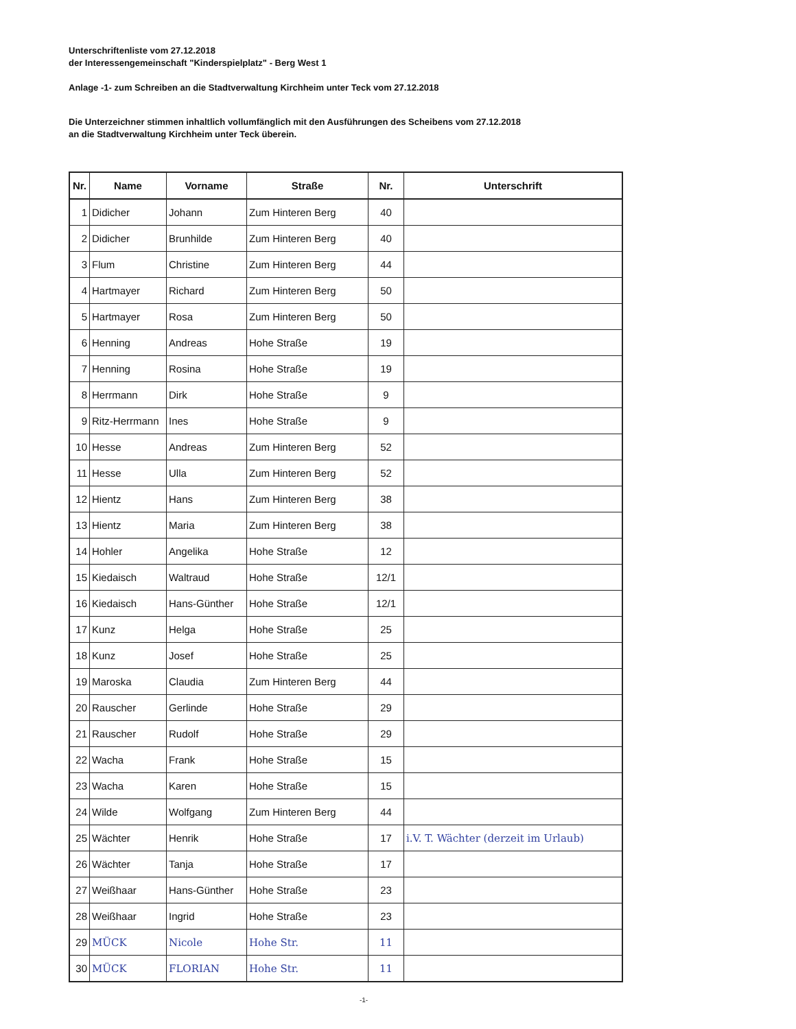Unterschriftenliste vom 27.12.2018
der Interessengemeinschaft "Kinderspielplatz" - Berg West 1
Anlage -1- zum Schreiben an die Stadtverwaltung Kirchheim unter Teck vom 27.12.2018
Die Unterzeichner stimmen inhaltlich vollumfänglich mit den Ausführungen des Scheibens vom 27.12.2018
an die Stadtverwaltung Kirchheim unter Teck überein.
| Nr. | Name | Vorname | Straße | Nr. | Unterschrift |
| --- | --- | --- | --- | --- | --- |
| 1 | Didicher | Johann | Zum Hinteren Berg | 40 | |
| 2 | Didicher | Brunhilde | Zum Hinteren Berg | 40 | |
| 3 | Flum | Christine | Zum Hinteren Berg | 44 | |
| 4 | Hartmayer | Richard | Zum Hinteren Berg | 50 | |
| 5 | Hartmayer | Rosa | Zum Hinteren Berg | 50 | |
| 6 | Henning | Andreas | Hohe Straße | 19 | |
| 7 | Henning | Rosina | Hohe Straße | 19 | |
| 8 | Herrmann | Dirk | Hohe Straße | 9 | |
| 9 | Ritz-Herrmann | Ines | Hohe Straße | 9 | |
| 10 | Hesse | Andreas | Zum Hinteren Berg | 52 | |
| 11 | Hesse | Ulla | Zum Hinteren Berg | 52 | |
| 12 | Hientz | Hans | Zum Hinteren Berg | 38 | |
| 13 | Hientz | Maria | Zum Hinteren Berg | 38 | |
| 14 | Hohler | Angelika | Hohe Straße | 12 | |
| 15 | Kiedaisch | Waltraud | Hohe Straße | 12/1 | |
| 16 | Kiedaisch | Hans-Günther | Hohe Straße | 12/1 | |
| 17 | Kunz | Helga | Hohe Straße | 25 | |
| 18 | Kunz | Josef | Hohe Straße | 25 | |
| 19 | Maroska | Claudia | Zum Hinteren Berg | 44 | |
| 20 | Rauscher | Gerlinde | Hohe Straße | 29 | |
| 21 | Rauscher | Rudolf | Hohe Straße | 29 | |
| 22 | Wacha | Frank | Hohe Straße | 15 | |
| 23 | Wacha | Karen | Hohe Straße | 15 | |
| 24 | Wilde | Wolfgang | Zum Hinteren Berg | 44 | |
| 25 | Wächter | Henrik | Hohe Straße | 17 | i.V. T. Wächter (derzeit im Urlaub) |
| 26 | Wächter | Tanja | Hohe Straße | 17 | |
| 27 | Weißhaar | Hans-Günther | Hohe Straße | 23 | |
| 28 | Weißhaar | Ingrid | Hohe Straße | 23 | |
| 29 | MÜCK | Nicole | Hohe Str. | 11 | |
| 30 | MÜCK | FLORIAN | Hohe Str. | 11 | |
-1-